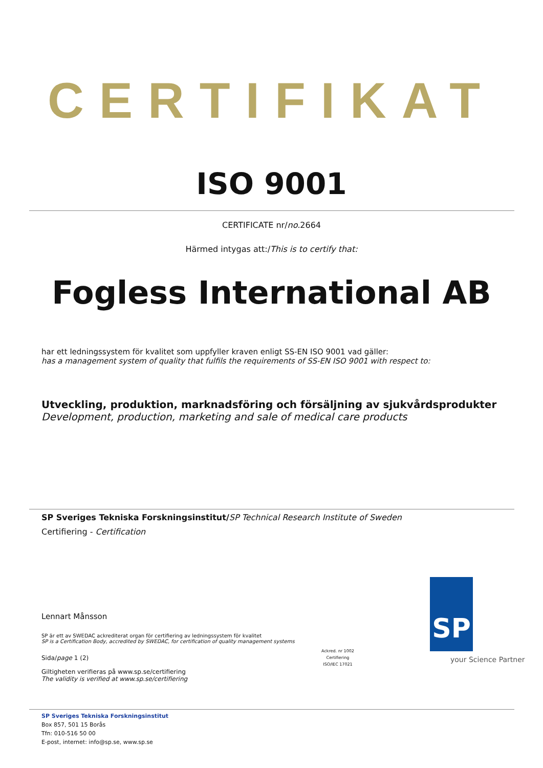CERTIFIKAT
ISO 9001
CERTIFICATE nr/no. 2664
Härmed intygas att:/This is to certify that:
Fogless International AB
har ett ledningssystem för kvalitet som uppfyller kraven enligt SS-EN ISO 9001 vad gäller:
has a management system of quality that fulfils the requirements of SS-EN ISO 9001 with respect to:
Utveckling, produktion, marknadsföring och försäljning av sjukvårdsprodukter
Development, production, marketing and sale of medical care products
SP Sveriges Tekniska Forskningsinstitut/SP Technical Research Institute of Sweden
Certifiering - Certification
Lennart Månsson
SP är ett av SWEDAC ackrediterat organ för certifiering av ledningssystem för kvalitet
SP is a Certification Body, accredited by SWEDAC, for certification of quality management systems
Sida/page 1 (2)
Giltigheten verifieras på www.sp.se/certifiering
The validity is verified at www.sp.se/certifiering
Ackred. nr 1002
Certifiering
ISO/IEC 17021
SP
your Science Partner
SP Sveriges Tekniska Forskningsinstitut
Box 857, 501 15 Borås
Tfn: 010-516 50 00
E-post, internet: info@sp.se, www.sp.se